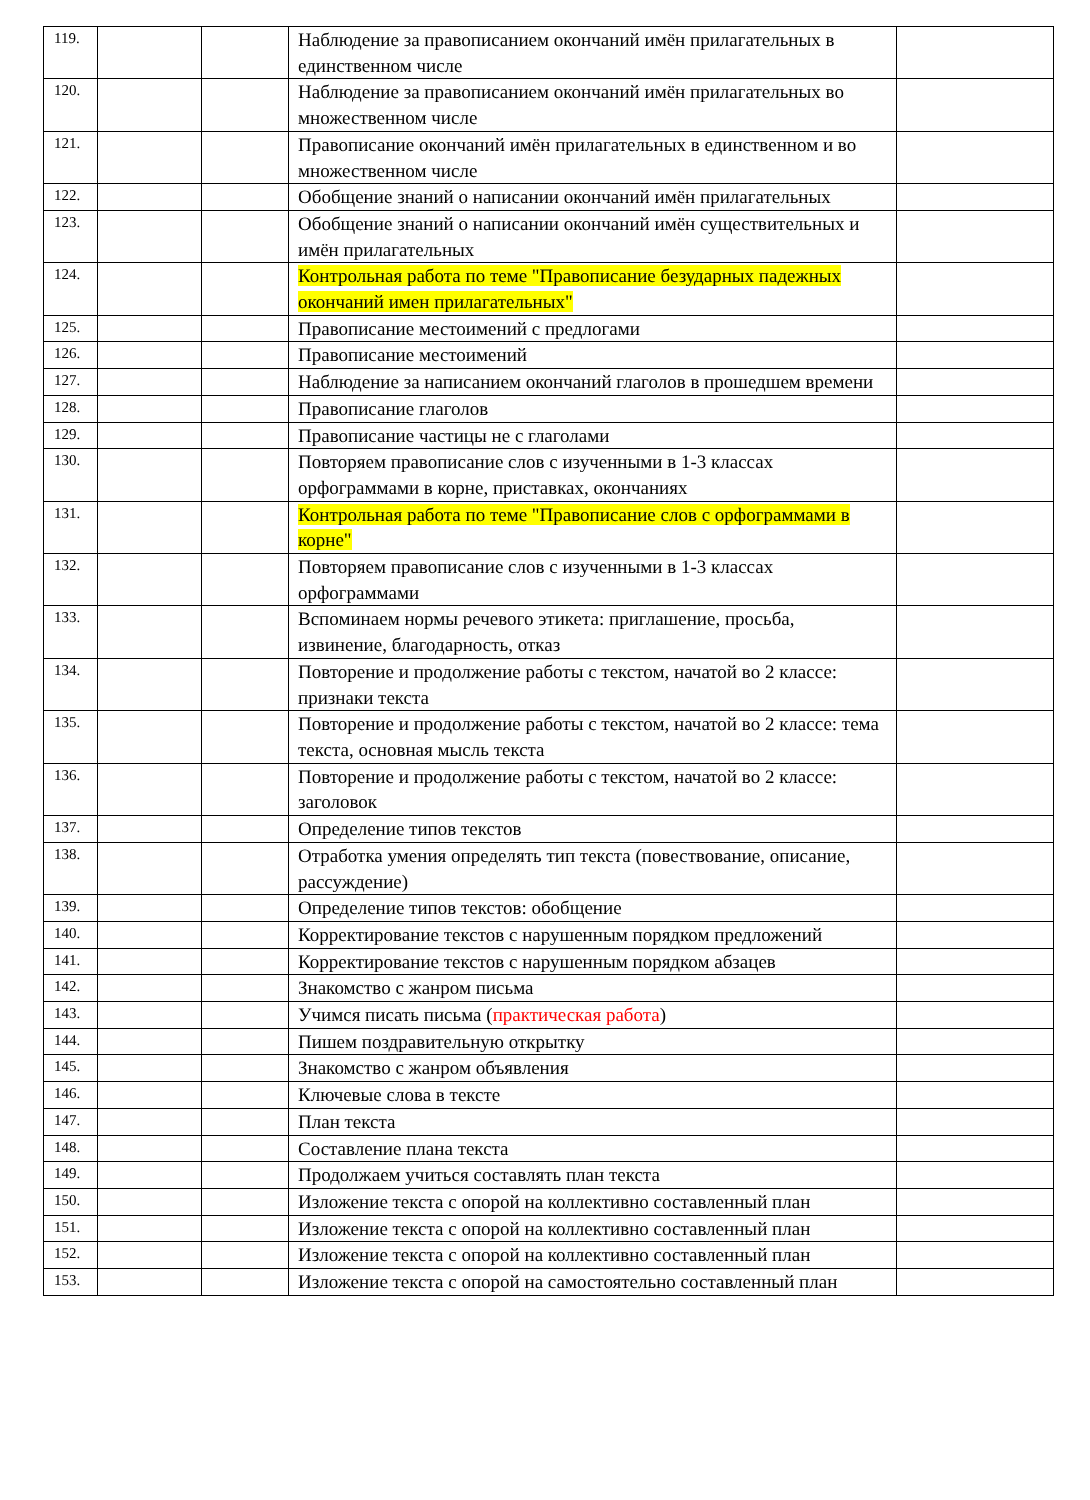| 119. | | | Наблюдение за правописанием окончаний имён прилагательных в единственном числе | |
| 120. | | | Наблюдение за правописанием окончаний имён прилагательных во множественном числе | |
| 121. | | | Правописание окончаний имён прилагательных в единственном и во множественном числе | |
| 122. | | | Обобщение знаний о написании окончаний имён прилагательных | |
| 123. | | | Обобщение знаний о написании окончаний имён существительных и имён прилагательных | |
| 124. | | | Контрольная работа по теме "Правописание безударных падежных окончаний имен прилагательных" | |
| 125. | | | Правописание местоимений с предлогами | |
| 126. | | | Правописание местоимений | |
| 127. | | | Наблюдение за написанием окончаний глаголов в прошедшем времени | |
| 128. | | | Правописание глаголов | |
| 129. | | | Правописание частицы не с глаголами | |
| 130. | | | Повторяем правописание слов с изученными в 1-3 классах орфограммами в корне, приставках, окончаниях | |
| 131. | | | Контрольная работа по теме "Правописание слов с орфограммами в корне" | |
| 132. | | | Повторяем правописание слов с изученными в 1-3 классах орфограммами | |
| 133. | | | Вспоминаем нормы речевого этикета: приглашение, просьба, извинение, благодарность, отказ | |
| 134. | | | Повторение и продолжение работы с текстом, начатой во 2 классе: признаки текста | |
| 135. | | | Повторение и продолжение работы с текстом, начатой во 2 классе: тема текста, основная мысль текста | |
| 136. | | | Повторение и продолжение работы с текстом, начатой во 2 классе: заголовок | |
| 137. | | | Определение типов текстов | |
| 138. | | | Отработка умения определять тип текста (повествование, описание, рассуждение) | |
| 139. | | | Определение типов текстов: обобщение | |
| 140. | | | Корректирование текстов с нарушенным порядком предложений | |
| 141. | | | Корректирование текстов с нарушенным порядком абзацев | |
| 142. | | | Знакомство с жанром письма | |
| 143. | | | Учимся писать письма ( практическая работа ) | |
| 144. | | | Пишем поздравительную открытку | |
| 145. | | | Знакомство с жанром объявления | |
| 146. | | | Ключевые слова в тексте | |
| 147. | | | План текста | |
| 148. | | | Составление плана текста | |
| 149. | | | Продолжаем учиться составлять план текста | |
| 150. | | | Изложение текста с опорой на коллективно составленный план | |
| 151. | | | Изложение текста с опорой на коллективно составленный план | |
| 152. | | | Изложение текста с опорой на коллективно составленный план | |
| 153. | | | Изложение текста с опорой на самостоятельно составленный план | |